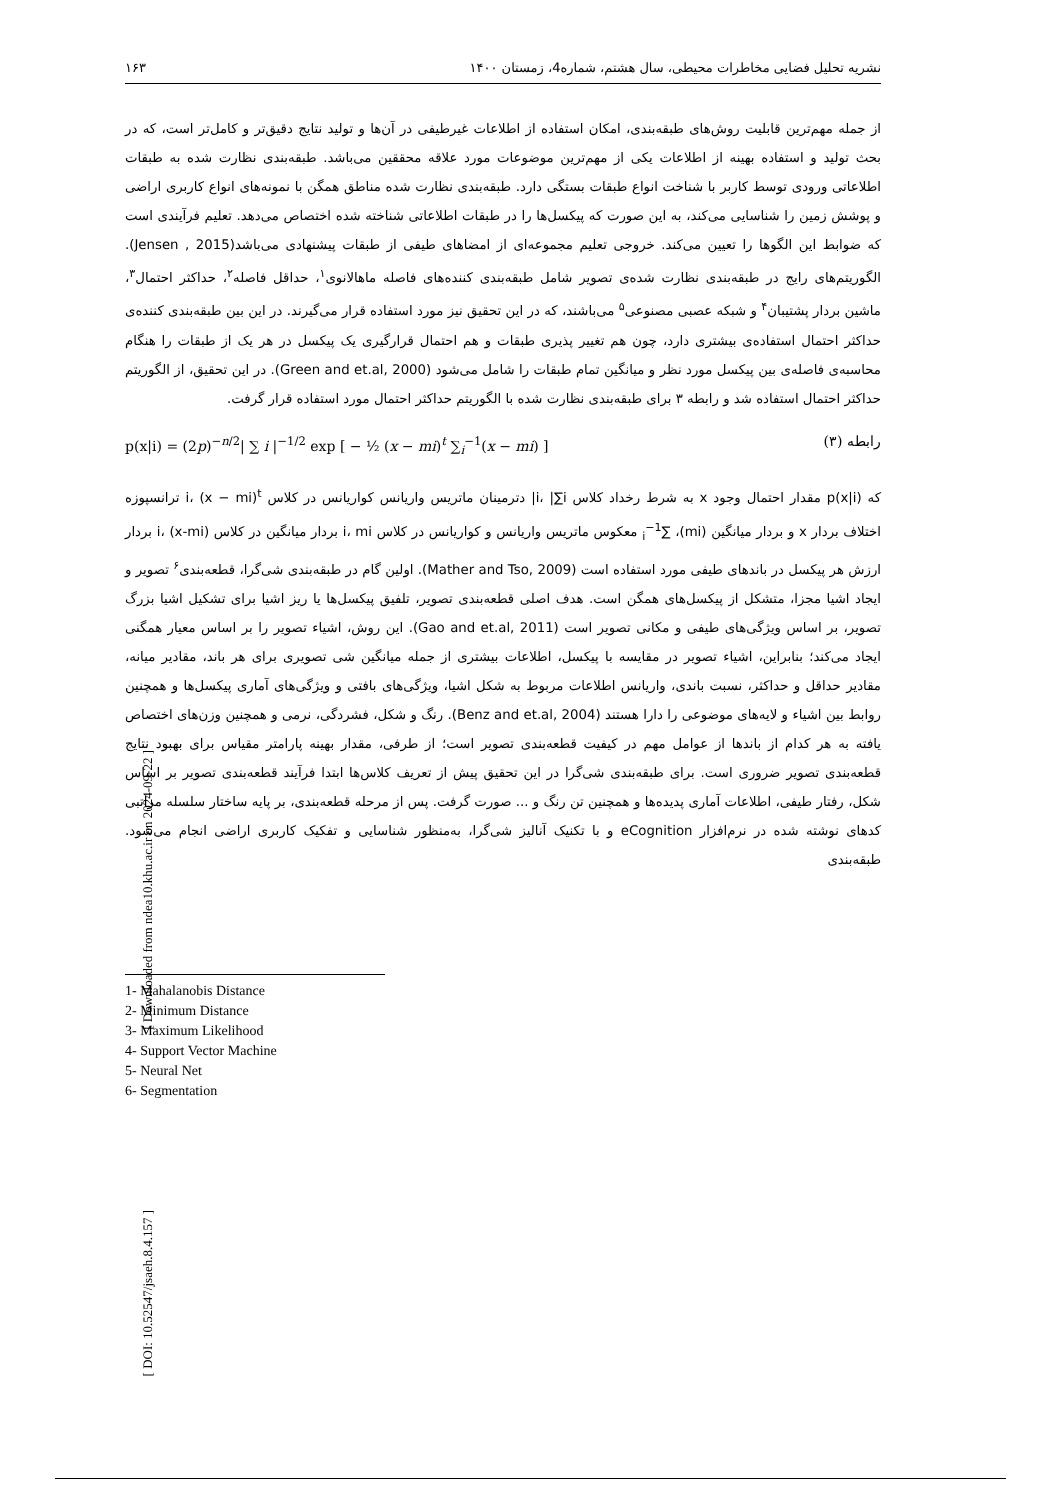[ Downloaded from ndea10.khu.ac.ir on 2024-09-22 ]
[ DOI: 10.52547/jsaeh.8.4.157 ]
نشریه تحلیل فضایی مخاطرات محیطی، سال هشتم، شماره4، زمستان ۱۴۰۰ ۱۶۳
از جمله مهم‌ترین قابلیت روش‌های طبقه‌بندی، امکان استفاده از اطلاعات غیرطیفی در آن‌ها و تولید نتایج دقیق‌تر و کامل‌تر است، که در بحث تولید و استفاده بهینه از اطلاعات یکی از مهم‌ترین موضوعات مورد علاقه محققین می‌باشد. طبقه‌بندی نظارت شده به طبقات اطلاعاتی ورودی توسط کاربر با شناخت انواع طبقات بستگی دارد. طبقه‌بندی نظارت شده مناطق همگن با نمونه‌های انواع کاربری اراضی و پوشش زمین را شناسایی می‌کند، به این صورت که پیکسل‌ها را در طبقات اطلاعاتی شناخته شده اختصاص می‌دهد. تعلیم فرآیندی است که ضوابط این الگوها را تعیین می‌کند. خروجی تعلیم مجموعه‌ای از امضاهای طیفی از طبقات پیشنهادی می‌باشد(Jensen , 2015). الگوریتم‌های رایج در طبقه‌بندی نظارت شده‌ی تصویر شامل طبقه‌بندی کننده‌های فاصله ماهالانوی<sup>۱</sup>، حداقل فاصله<sup>۲</sup>، حداکثر احتمال<sup>۳</sup>، ماشین بردار پشتیبان<sup>۴</sup> و شبکه عصبی مصنوعی<sup>۵</sup> می‌باشند، که در این تحقیق نیز مورد استفاده قرار می‌گیرند. در این بین طبقه‌بندی کننده‌ی حداکثر احتمال استفاده‌ی بیشتری دارد، چون هم تغییر پذیری طبقات و هم احتمال قرارگیری یک پیکسل در هر یک از طبقات را هنگام محاسبه‌ی فاصله‌ی بین پیکسل مورد نظر و میانگین تمام طبقات را شامل می‌شود (Green and et.al, 2000). در این تحقیق، از الگوریتم حداکثر احتمال استفاده شد و رابطه ۳ برای طبقه‌بندی نظارت شده با الگوریتم حداکثر احتمال مورد استفاده قرار گرفت.
رابطه (۳) p(x|i) = (2p)<sup>−n/2</sup>| ∑ i |<sup>−1/2</sup> exp [ − ½ (x − mi)<sup>t</sup> ∑<sub>i</sub><sup>−1</sup>(x − mi) ]
که p(x|i) مقدار احتمال وجود x به شرط رخداد کلاس i، |∑i| دترمینان ماتریس واریانس کواریانس در کلاس i، (x − mi)<sup>t</sup> ترانسپوزه اختلاف بردار x و بردار میانگین (mi)، ∑<sub>i</sub><sup>−1</sup> معکوس ماتریس واریانس و کواریانس در کلاس i، mi بردار میانگین در کلاس i، (x-mi) بردار ارزش هر پیکسل در باندهای طیفی مورد استفاده است (Mather and Tso, 2009). اولین گام در طبقه‌بندی شی‌گرا، قطعه‌بندی<sup>۶</sup> تصویر و ایجاد اشیا مجزا، متشکل از پیکسل‌های همگن است. هدف اصلی قطعه‌بندی تصویر، تلفیق پیکسل‌ها یا ریز اشیا برای تشکیل اشیا بزرگ تصویر، بر اساس ویژگی‌های طیفی و مکانی تصویر است (Gao and et.al, 2011). این روش، اشیاء تصویر را بر اساس معیار همگنی ایجاد می‌کند؛ بنابراین، اشیاء تصویر در مقایسه با پیکسل، اطلاعات بیشتری از جمله میانگین شی تصویری برای هر باند، مقادیر میانه، مقادیر حداقل و حداکثر، نسبت باندی، واریانس اطلاعات مربوط به شکل اشیا، ویژگی‌های بافتی و ویژگی‌های آماری پیکسل‌ها و همچنین روابط بین اشیاء و لایه‌های موضوعی را دارا هستند (Benz and et.al, 2004). رنگ و شکل، فشردگی، نرمی و همچنین وزن‌های اختصاص یافته به هر کدام از باندها از عوامل مهم در کیفیت قطعه‌بندی تصویر است؛ از طرفی، مقدار بهینه پارامتر مقیاس برای بهبود نتایج قطعه‌بندی تصویر ضروری است. برای طبقه‌بندی شی‌گرا در این تحقیق پیش از تعریف کلاس‌ها ابتدا فرآیند قطعه‌بندی تصویر بر اساس شکل، رفتار طیفی، اطلاعات آماری پدیده‌ها و همچنین تن رنگ و ... صورت گرفت. پس از مرحله قطعه‌بندی، بر پایه ساختار سلسله مراتبی کدهای نوشته شده در نرم‌افزار eCognition و با تکنیک آنالیز شی‌گرا، به‌منظور شناسایی و تفکیک کاربری اراضی انجام می‌شود. طبقه‌بندی
1- Mahalanobis Distance
2- Minimum Distance
3- Maximum Likelihood
4- Support Vector Machine
5- Neural Net
6- Segmentation